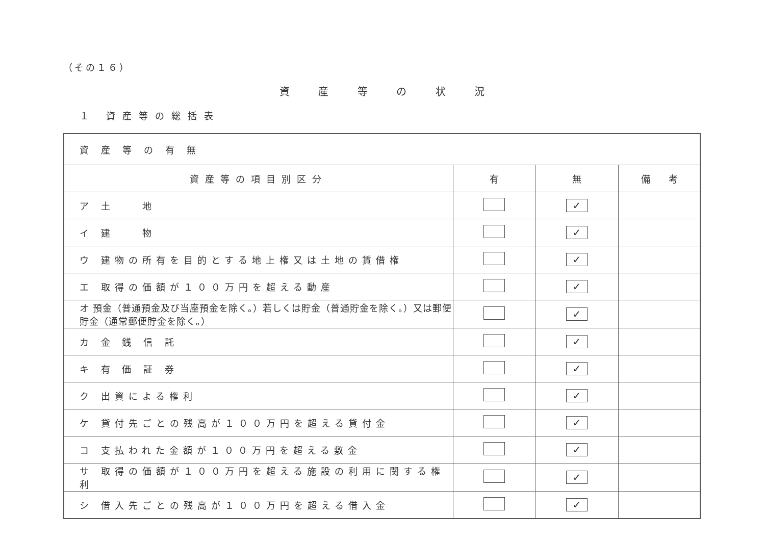（その１６）
資 産 等 の 状 況
１ 資産等の総括表
| 資産等の有無 | | | |
| 資産等の項目別区分 | 有 | 無 | 備 考 |
| ア 土 地 | | ✓ | |
| イ 建 物 | | ✓ | |
| ウ 建物の所有を目的とする地上権又は土地の賃借権 | | ✓ | |
| エ 取得の価額が１００万円を超える動産 | | ✓ | |
| オ 預金（普通預金及び当座預金を除く。）若しくは貯金（普通貯金を除く。）又は郵便貯金（通常郵便貯金を除く。） | | ✓ | |
| カ 金 銭 信 託 | | ✓ | |
| キ 有 価 証 券 | | ✓ | |
| ク 出資による権利 | | ✓ | |
| ケ 貸付先ごとの残高が１００万円を超える貸付金 | | ✓ | |
| コ 支払われた金額が１００万円を超える敷金 | | ✓ | |
| サ 取得の価額が１００万円を超える施設の利用に関する権利 | | ✓ | |
| シ 借入先ごとの残高が１００万円を超える借入金 | | ✓ | |